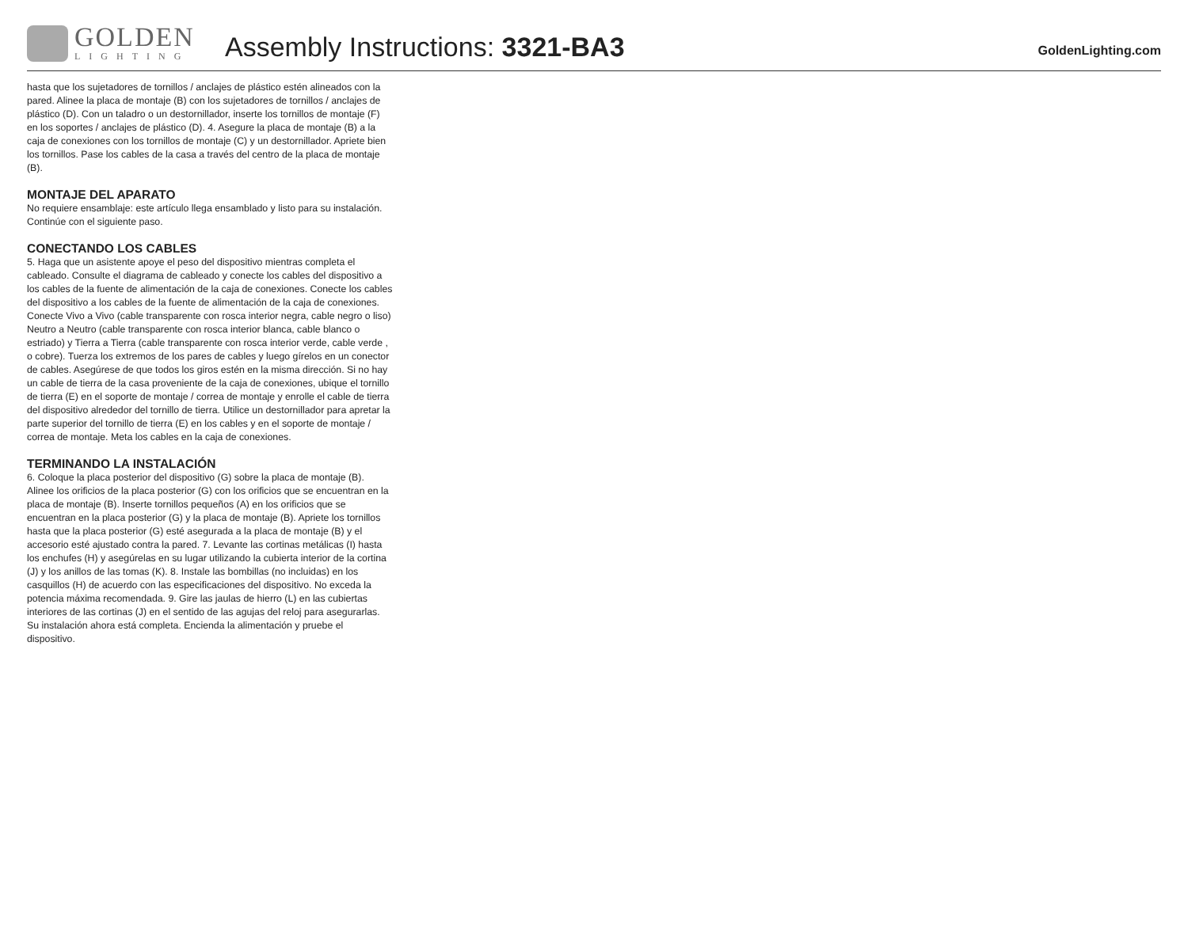GOLDEN
LIGHTING
Assembly Instructions: 3321-BA3
GoldenLighting.com
hasta que los sujetadores de tornillos / anclajes de plástico estén alineados con la pared. Alinee la placa de montaje (B) con los sujetadores de tornillos / anclajes de plástico (D). Con un taladro o un destornillador, inserte los tornillos de montaje (F) en los soportes / anclajes de plástico (D). 4. Asegure la placa de montaje (B) a la caja de conexiones con los tornillos de montaje (C) y un destornillador. Apriete bien los tornillos. Pase los cables de la casa a través del centro de la placa de montaje (B).
MONTAJE DEL APARATO
No requiere ensamblaje: este artículo llega ensamblado y listo para su instalación. Continúe con el siguiente paso.
CONECTANDO LOS CABLES
5. Haga que un asistente apoye el peso del dispositivo mientras completa el cableado. Consulte el diagrama de cableado y conecte los cables del dispositivo a los cables de la fuente de alimentación de la caja de conexiones. Conecte los cables del dispositivo a los cables de la fuente de alimentación de la caja de conexiones. Conecte Vivo a Vivo (cable transparente con rosca interior negra, cable negro o liso) Neutro a Neutro (cable transparente con rosca interior blanca, cable blanco o estriado) y Tierra a Tierra (cable transparente con rosca interior verde, cable verde , o cobre). Tuerza los extremos de los pares de cables y luego gírelos en un conector de cables. Asegúrese de que todos los giros estén en la misma dirección. Si no hay un cable de tierra de la casa proveniente de la caja de conexiones, ubique el tornillo de tierra (E) en el soporte de montaje / correa de montaje y enrolle el cable de tierra del dispositivo alrededor del tornillo de tierra. Utilice un destornillador para apretar la parte superior del tornillo de tierra (E) en los cables y en el soporte de montaje / correa de montaje. Meta los cables en la caja de conexiones.
TERMINANDO LA INSTALACIÓN
6. Coloque la placa posterior del dispositivo (G) sobre la placa de montaje (B). Alinee los orificios de la placa posterior (G) con los orificios que se encuentran en la placa de montaje (B). Inserte tornillos pequeños (A) en los orificios que se encuentran en la placa posterior (G) y la placa de montaje (B). Apriete los tornillos hasta que la placa posterior (G) esté asegurada a la placa de montaje (B) y el accesorio esté ajustado contra la pared. 7. Levante las cortinas metálicas (I) hasta los enchufes (H) y asegúrelas en su lugar utilizando la cubierta interior de la cortina (J) y los anillos de las tomas (K). 8. Instale las bombillas (no incluidas) en los casquillos (H) de acuerdo con las especificaciones del dispositivo. No exceda la potencia máxima recomendada. 9. Gire las jaulas de hierro (L) en las cubiertas interiores de las cortinas (J) en el sentido de las agujas del reloj para asegurarlas. Su instalación ahora está completa. Encienda la alimentación y pruebe el dispositivo.